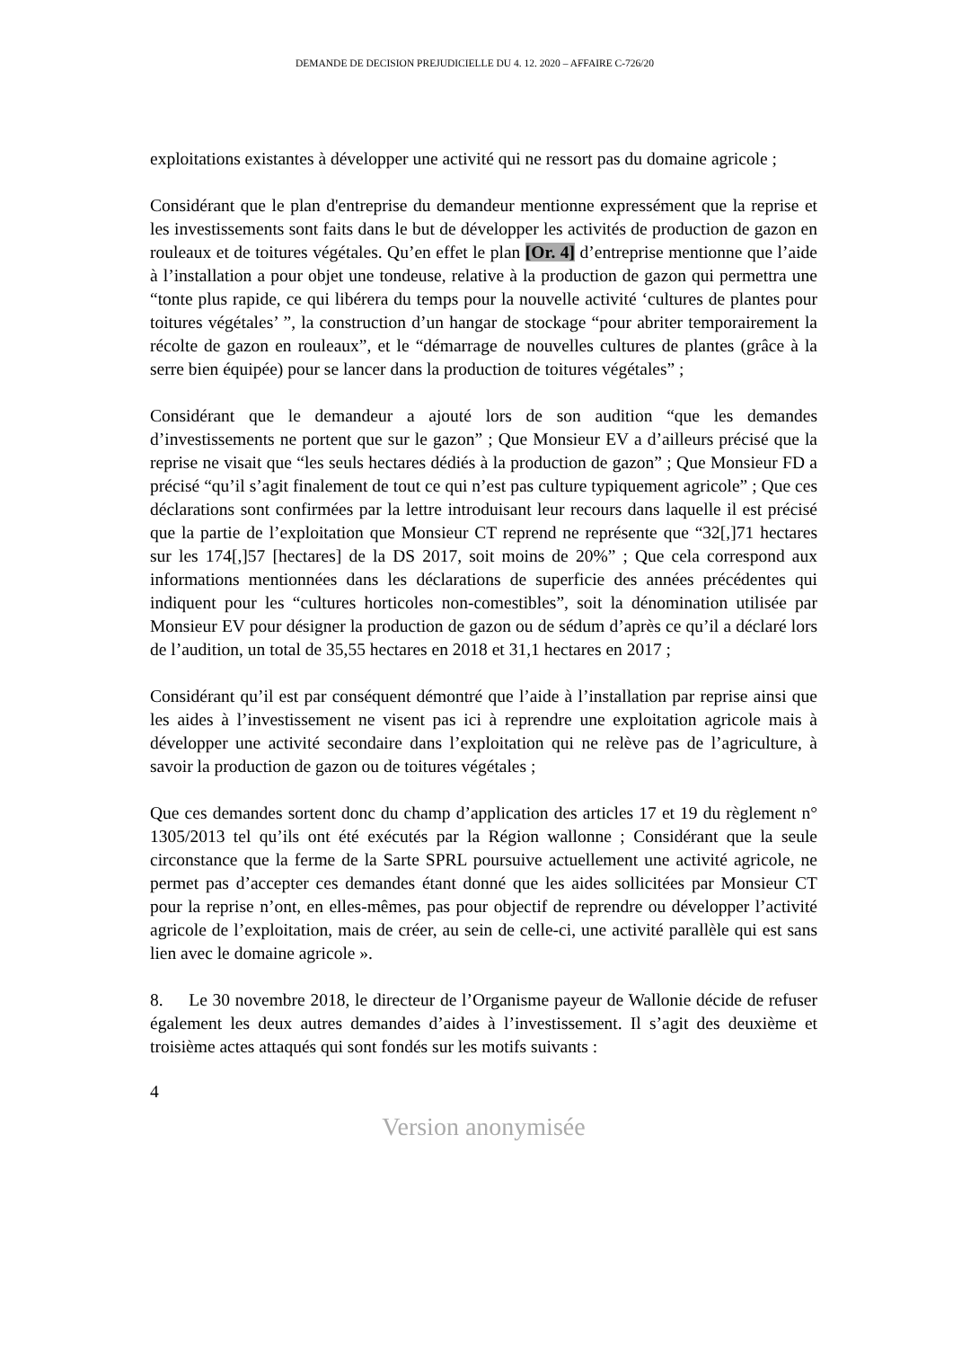DEMANDE DE DECISION PREJUDICIELLE DU 4. 12. 2020 – AFFAIRE C-726/20
exploitations existantes à développer une activité qui ne ressort pas du domaine agricole ;
Considérant que le plan d'entreprise du demandeur mentionne expressément que la reprise et les investissements sont faits dans le but de développer les activités de production de gazon en rouleaux et de toitures végétales. Qu’en effet le plan [Or. 4] d’entreprise mentionne que l’aide à l’installation a pour objet une tondeuse, relative à la production de gazon qui permettra une “tonte plus rapide, ce qui libérera du temps pour la nouvelle activité ‘cultures de plantes pour toitures végétales’ ”, la construction d’un hangar de stockage “pour abriter temporairement la récolte de gazon en rouleaux”, et le “démarrage de nouvelles cultures de plantes (grâce à la serre bien équipée) pour se lancer dans la production de toitures végétales” ;
Considérant que le demandeur a ajouté lors de son audition “que les demandes d’investissements ne portent que sur le gazon” ; Que Monsieur EV a d’ailleurs précisé que la reprise ne visait que “les seuls hectares dédiés à la production de gazon” ; Que Monsieur FD a précisé “qu’il s’agit finalement de tout ce qui n’est pas culture typiquement agricole” ; Que ces déclarations sont confirmées par la lettre introduisant leur recours dans laquelle il est précisé que la partie de l’exploitation que Monsieur CT reprend ne représente que “32[,]71 hectares sur les 174[,]57 [hectares] de la DS 2017, soit moins de 20%” ; Que cela correspond aux informations mentionnées dans les déclarations de superficie des années précédentes qui indiquent pour les “cultures horticoles non-comestibles”, soit la dénomination utilisée par Monsieur EV pour désigner la production de gazon ou de sédum d’après ce qu’il a déclaré lors de l’audition, un total de 35,55 hectares en 2018 et 31,1 hectares en 2017 ;
Considérant qu’il est par conséquent démontré que l’aide à l’installation par reprise ainsi que les aides à l’investissement ne visent pas ici à reprendre une exploitation agricole mais à développer une activité secondaire dans l’exploitation qui ne relève pas de l’agriculture, à savoir la production de gazon ou de toitures végétales ;
Que ces demandes sortent donc du champ d’application des articles 17 et 19 du règlement n° 1305/2013 tel qu’ils ont été exécutés par la Région wallonne ; Considérant que la seule circonstance que la ferme de la Sarte SPRL poursuive actuellement une activité agricole, ne permet pas d’accepter ces demandes étant donné que les aides sollicitées par Monsieur CT pour la reprise n’ont, en elles-mêmes, pas pour objectif de reprendre ou développer l’activité agricole de l’exploitation, mais de créer, au sein de celle-ci, une activité parallèle qui est sans lien avec le domaine agricole ».
8. Le 30 novembre 2018, le directeur de l’Organisme payeur de Wallonie décide de refuser également les deux autres demandes d’aides à l’investissement. Il s’agit des deuxième et troisième actes attaqués qui sont fondés sur les motifs suivants :
4
Version anonymisée